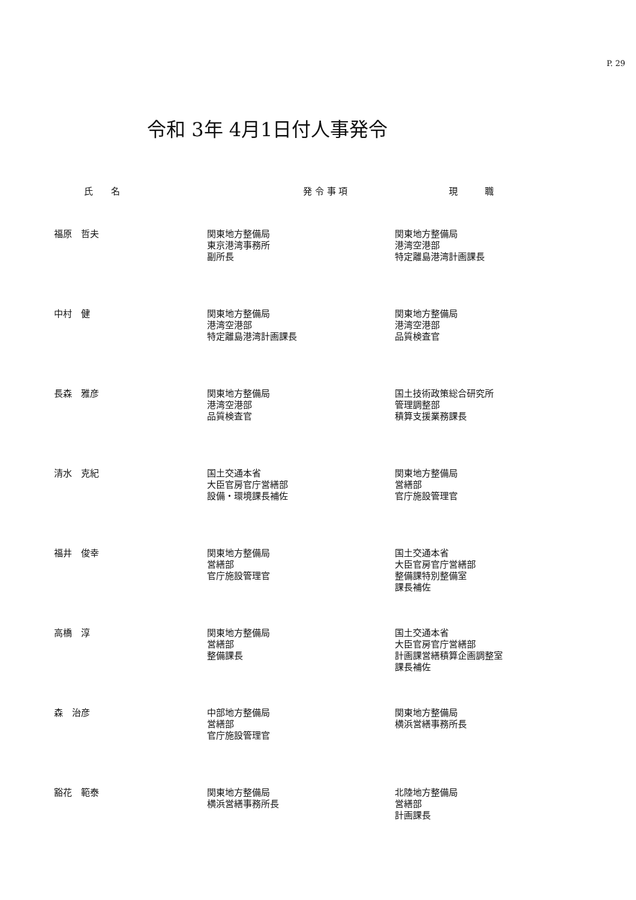P. 29
令和 3年 4月1日付人事発令
| 氏 名 | 発 令 事 項 | 現 職 |
| --- | --- | --- |
| 福原 哲夫 | 関東地方整備局 東京港湾事務所 副所長 | 関東地方整備局 港湾空港部 特定離島港湾計画課長 |
| 中村 健 | 関東地方整備局 港湾空港部 特定離島港湾計画課長 | 関東地方整備局 港湾空港部 品質検査官 |
| 長森 雅彦 | 関東地方整備局 港湾空港部 品質検査官 | 国土技術政策総合研究所 管理調整部 積算支援業務課長 |
| 清水 克紀 | 国土交通本省 大臣官房官庁営繕部 設備・環境課長補佐 | 関東地方整備局 営繕部 官庁施設管理官 |
| 福井 俊幸 | 関東地方整備局 営繕部 官庁施設管理官 | 国土交通本省 大臣官房官庁営繕部 整備課特別整備室 課長補佐 |
| 高橋 淳 | 関東地方整備局 営繕部 整備課長 | 国土交通本省 大臣官房官庁営繕部 計画課営繕積算企画調整室 課長補佐 |
| 森 治彦 | 中部地方整備局 営繕部 官庁施設管理官 | 関東地方整備局 横浜営繕事務所長 |
| 豁花 範泰 | 関東地方整備局 横浜営繕事務所長 | 北陸地方整備局 営繕部 計画課長 |